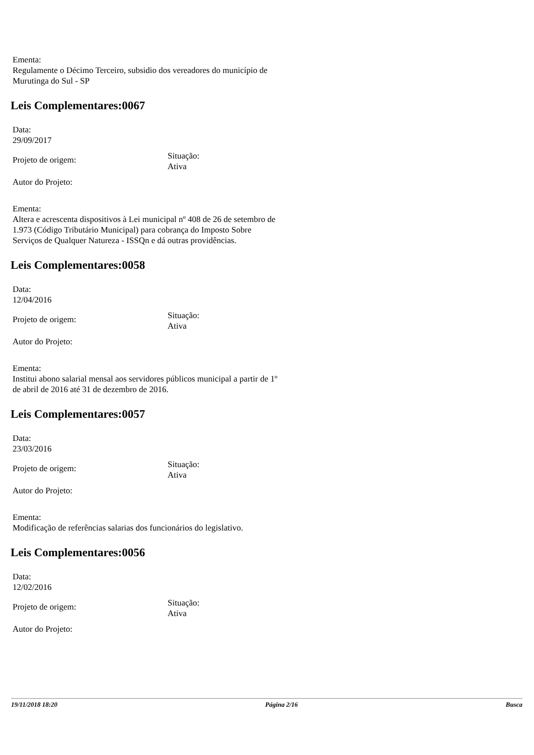Ementa:
Regulamente o Décimo Terceiro, subsidio dos vereadores do município de
Murutinga do Sul - SP
Leis Complementares:0067
Data:
29/09/2017
Projeto de origem:
Situação:
Ativa
Autor do Projeto:
Ementa:
Altera e acrescenta dispositivos à Lei municipal nº 408 de 26 de setembro de
1.973 (Código Tributário Municipal) para cobrança do Imposto Sobre
Serviços de Qualquer Natureza - ISSQn e dá outras providências.
Leis Complementares:0058
Data:
12/04/2016
Projeto de origem:
Situação:
Ativa
Autor do Projeto:
Ementa:
Institui abono salarial mensal aos servidores públicos municipal a partir de 1º
de abril de 2016 até 31 de dezembro de 2016.
Leis Complementares:0057
Data:
23/03/2016
Projeto de origem:
Situação:
Ativa
Autor do Projeto:
Ementa:
Modificação de referências salarias dos funcionários do legislativo.
Leis Complementares:0056
Data:
12/02/2016
Projeto de origem:
Situação:
Ativa
Autor do Projeto:
19/11/2018 18:20 Página 2/16 Busca